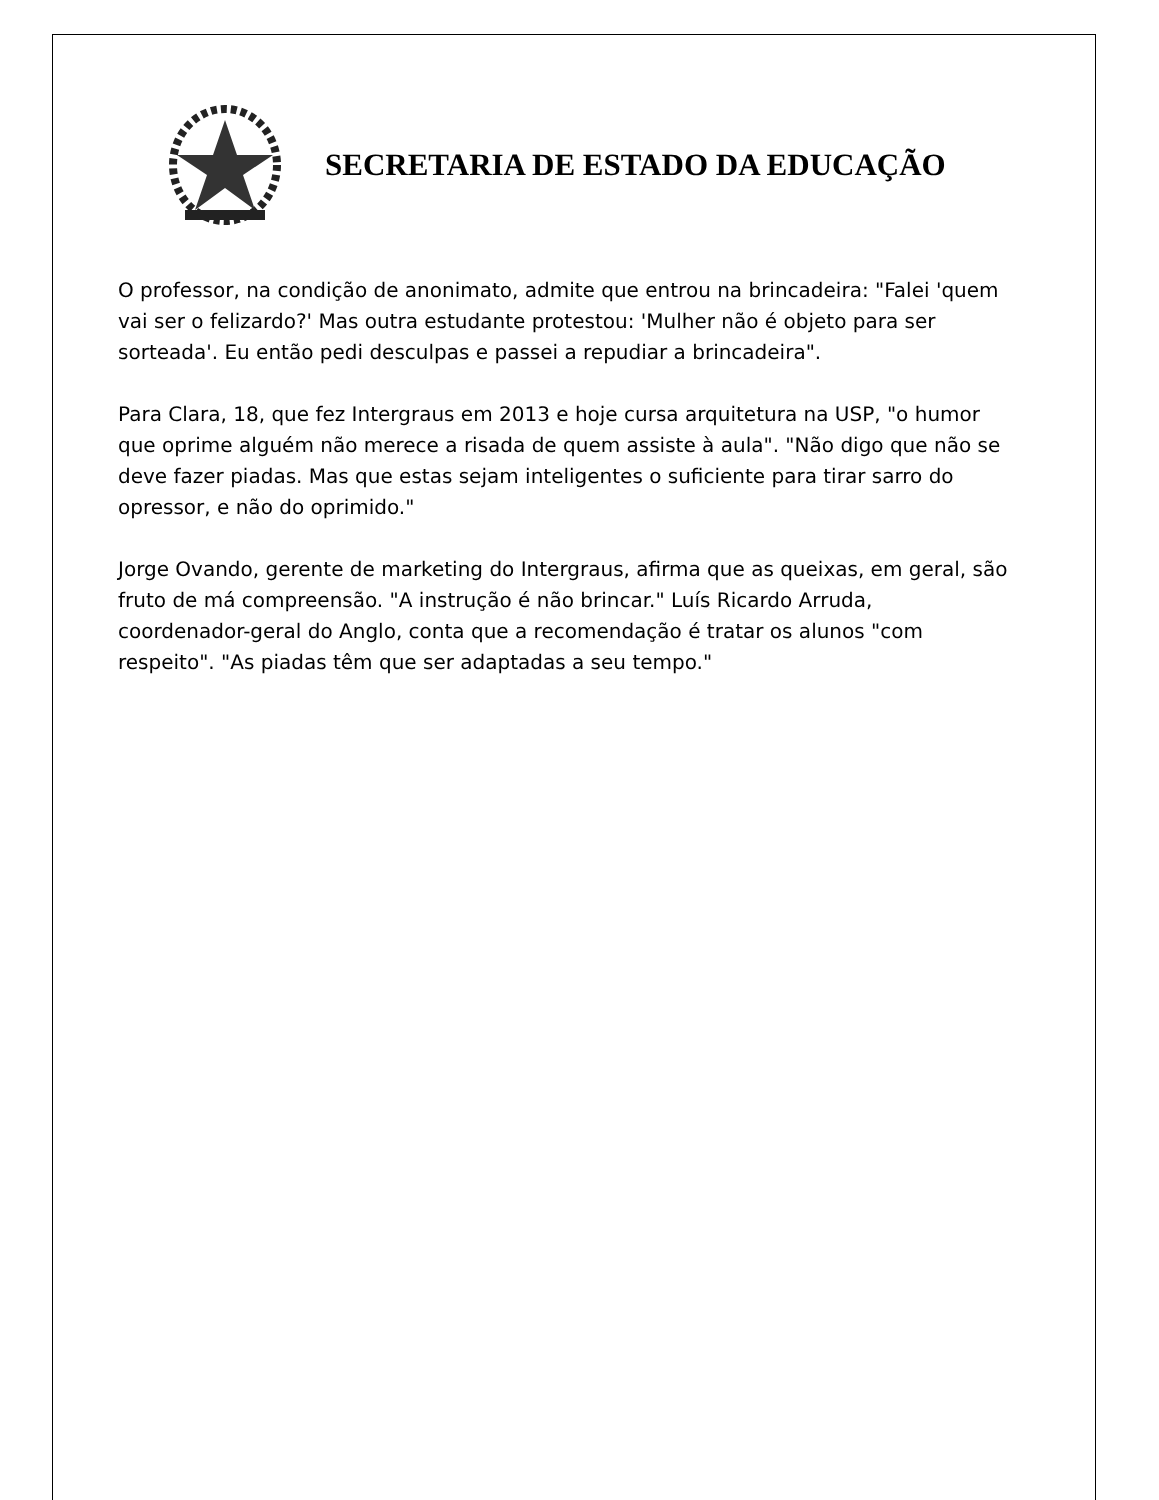SECRETARIA DE ESTADO DA EDUCAÇÃO
O professor, na condição de anonimato, admite que entrou na brincadeira: "Falei 'quem vai ser o felizardo?' Mas outra estudante protestou: 'Mulher não é objeto para ser sorteada'. Eu então pedi desculpas e passei a repudiar a brincadeira".
Para Clara, 18, que fez Intergraus em 2013 e hoje cursa arquitetura na USP, "o humor que oprime alguém não merece a risada de quem assiste à aula". "Não digo que não se deve fazer piadas. Mas que estas sejam inteligentes o suficiente para tirar sarro do opressor, e não do oprimido."
Jorge Ovando, gerente de marketing do Intergraus, afirma que as queixas, em geral, são fruto de má compreensão. "A instrução é não brincar." Luís Ricardo Arruda, coordenador-geral do Anglo, conta que a recomendação é tratar os alunos "com respeito". "As piadas têm que ser adaptadas a seu tempo."